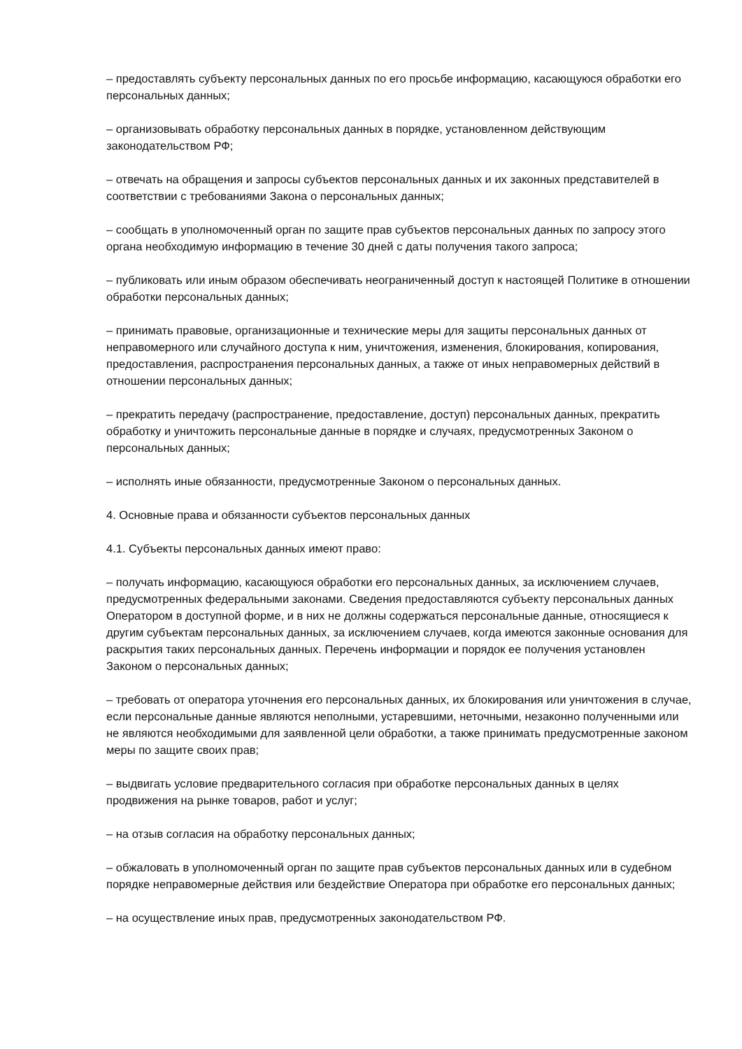– предоставлять субъекту персональных данных по его просьбе информацию, касающуюся обработки его персональных данных;
– организовывать обработку персональных данных в порядке, установленном действующим законодательством РФ;
– отвечать на обращения и запросы субъектов персональных данных и их законных представителей в соответствии с требованиями Закона о персональных данных;
– сообщать в уполномоченный орган по защите прав субъектов персональных данных по запросу этого органа необходимую информацию в течение 30 дней с даты получения такого запроса;
– публиковать или иным образом обеспечивать неограниченный доступ к настоящей Политике в отношении обработки персональных данных;
– принимать правовые, организационные и технические меры для защиты персональных данных от неправомерного или случайного доступа к ним, уничтожения, изменения, блокирования, копирования, предоставления, распространения персональных данных, а также от иных неправомерных действий в отношении персональных данных;
– прекратить передачу (распространение, предоставление, доступ) персональных данных, прекратить обработку и уничтожить персональные данные в порядке и случаях, предусмотренных Законом о персональных данных;
– исполнять иные обязанности, предусмотренные Законом о персональных данных.
4. Основные права и обязанности субъектов персональных данных
4.1. Субъекты персональных данных имеют право:
– получать информацию, касающуюся обработки его персональных данных, за исключением случаев, предусмотренных федеральными законами. Сведения предоставляются субъекту персональных данных Оператором в доступной форме, и в них не должны содержаться персональные данные, относящиеся к другим субъектам персональных данных, за исключением случаев, когда имеются законные основания для раскрытия таких персональных данных. Перечень информации и порядок ее получения установлен Законом о персональных данных;
– требовать от оператора уточнения его персональных данных, их блокирования или уничтожения в случае, если персональные данные являются неполными, устаревшими, неточными, незаконно полученными или не являются необходимыми для заявленной цели обработки, а также принимать предусмотренные законом меры по защите своих прав;
– выдвигать условие предварительного согласия при обработке персональных данных в целях продвижения на рынке товаров, работ и услуг;
– на отзыв согласия на обработку персональных данных;
– обжаловать в уполномоченный орган по защите прав субъектов персональных данных или в судебном порядке неправомерные действия или бездействие Оператора при обработке его персональных данных;
– на осуществление иных прав, предусмотренных законодательством РФ.